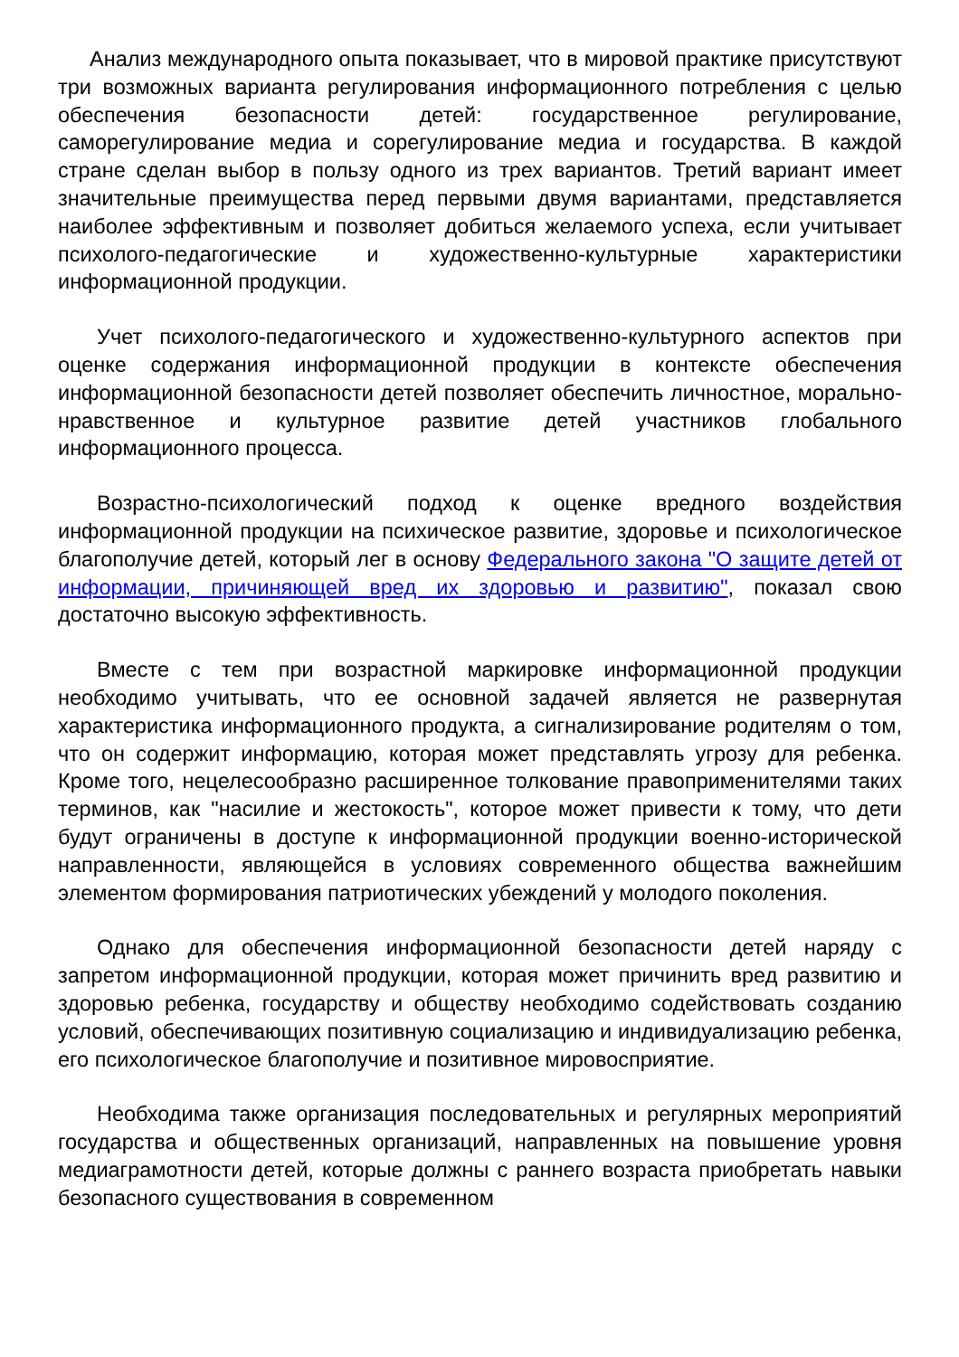Анализ международного опыта показывает, что в мировой практике присутствуют три возможных варианта регулирования информационного потребления с целью обеспечения безопасности детей: государственное регулирование, саморегулирование медиа и сорегулирование медиа и государства. В каждой стране сделан выбор в пользу одного из трех вариантов. Третий вариант имеет значительные преимущества перед первыми двумя вариантами, представляется наиболее эффективным и позволяет добиться желаемого успеха, если учитывает психолого-педагогические и художественно-культурные характеристики информационной продукции.
Учет психолого-педагогического и художественно-культурного аспектов при оценке содержания информационной продукции в контексте обеспечения информационной безопасности детей позволяет обеспечить личностное, морально-нравственное и культурное развитие детей участников глобального информационного процесса.
Возрастно-психологический подход к оценке вредного воздействия информационной продукции на психическое развитие, здоровье и психологическое благополучие детей, который лег в основу Федерального закона "О защите детей от информации, причиняющей вред их здоровью и развитию", показал свою достаточно высокую эффективность.
Вместе с тем при возрастной маркировке информационной продукции необходимо учитывать, что ее основной задачей является не развернутая характеристика информационного продукта, а сигнализирование родителям о том, что он содержит информацию, которая может представлять угрозу для ребенка. Кроме того, нецелесообразно расширенное толкование правоприменителями таких терминов, как "насилие и жестокость", которое может привести к тому, что дети будут ограничены в доступе к информационной продукции военно-исторической направленности, являющейся в условиях современного общества важнейшим элементом формирования патриотических убеждений у молодого поколения.
Однако для обеспечения информационной безопасности детей наряду с запретом информационной продукции, которая может причинить вред развитию и здоровью ребенка, государству и обществу необходимо содействовать созданию условий, обеспечивающих позитивную социализацию и индивидуализацию ребенка, его психологическое благополучие и позитивное мировосприятие.
Необходима также организация последовательных и регулярных мероприятий государства и общественных организаций, направленных на повышение уровня медиаграмотности детей, которые должны с раннего возраста приобретать навыки безопасного существования в современном